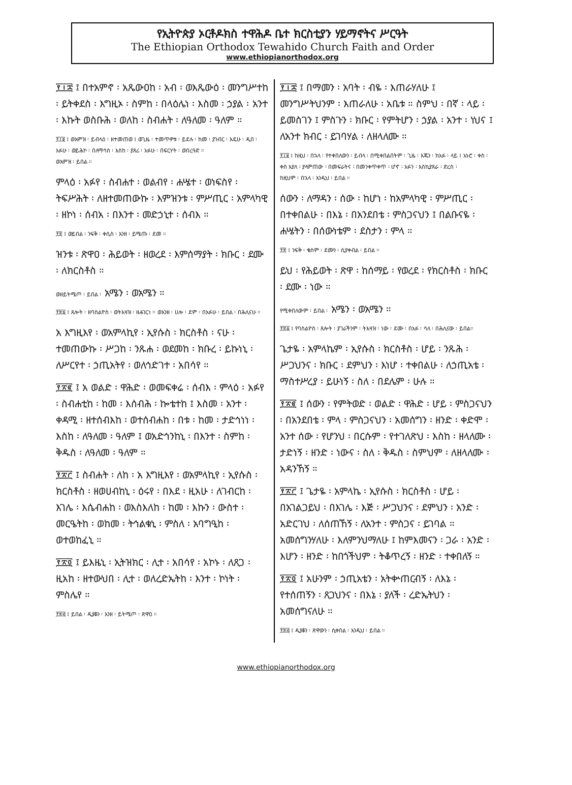የኢትዮጵያ ኦርቶዶክስ ተዋሕዶ ቤተ ክርስቲያን ሃይማኖትና ሥርዓት
The Ethiopian Orthodox Tewahido Church Faith and Order
www.ethiopianorthodox.org
፻፲፰ ፤ በተአምኖ ፡ አጼውዐከ ፡ አብ ፡ ወእጼውዕ ፡ መንግሥተከ ፡ ይትቀደስ ፡ እግዚኦ ፡ ስምከ ፡ በላዕሌነ ፡ እስመ ፡ ኃያል ፡ አንተ ፡ እኩት ወስቡሕ ፡ ወለከ ፡ ስብሐት ፡ ለዓለመ ፡ ዓለም ።
፻፲፱ ፤ ወእምዝ ፡ ይብላዕ ፡ ዘተመጠወ ፤ ወጊዜ ፡ ተመጥዎቱ ፡ ይደሉ ፡ ከመ ፡ ያንብር ፡ እዴሁ ፡ ዲበ ፡ አፉሁ ፡ ወይሕኮ ፡ በለማሳስ ፡ እስከ ፡ ያጸሪ ፡ አፉሁ ፡ በፍርሃት ፡ ወበረዓድ ።
ወእምዝ ፡ ይበል ።
ምላዕ ፡ አፉየ ፡ ስብሐተ ፡ ወልብየ ፡ ሐሤተ ፡ ወነፍስየ ፡ ትፍሥሕት ፡ ለዘተመጠውኩ ፡ እምዝንቱ ፡ ምሥጢር ፡ አምላካዊ ፡ ዘኮነ ፡ ሰብአ ፡ በእንተ ፡ መድኃኒተ ፡ ሰብእ ።
፻፳ ፤ ወይበል ፡ ንፍቅ ፡ ቀሲስ ፡ እንዘ ፡ ይሜጡ ፡ ደመ ።
ዝንቱ ፡ ጽዋዐ ፡ ሕይወት ፡ ዘወረደ ፡ እምሰማያት ፡ ክቡር ፡ ደሙ ፡ ለክርስቶስ ።
ወዘይትሜጦ ፡ ይበል ፡ አሜን ፡ ወአሜን ።
፻፳፩ ፤ ጸሎት ፡ ዘባስልዮስ ፡ ወትእዛዝ ፡ ዘሐገርነ ። ወእንዘ ፡ ሀሎ ፡ ደም ፡ በአፉሁ ፡ ይበል ፡ በሕሊናሁ ።
አ እግዚእየ ፡ ወአምላኪየ ፡ ኢየሱስ ፡ ክርስቶስ ፡ ናሁ ፡ ተመጠውኩ ፡ ሥጋከ ፡ ንጹሐ ፡ ወደመከ ፡ ክቡረ ፡ ይኩነኒ ፡ ለሥርየተ ፡ ኃጢአትየ ፡ ወለኅድገተ ፡ አበሳየ ።
፻፳፪ ፤ አ ወልድ ፡ ዋሕድ ፡ ወመፍቀሬ ፡ ሰብእ ፡ ምላዕ ፡ አፉየ ፡ ስብሐቲከ ፡ ከመ ፡ እሰብሕ ፡ ኰቴተከ ፤ እስመ ፡ አንተ ፡ ቀዳሚ ፡ ዘተሰብእከ ፡ ወተሰብሐከ ፡ በቱ ፡ ከመ ፡ ታድኅነነ ፡ እስከ ፡ ለዓለመ ፡ ዓለም ፤ ወአድኅንከኒ ፡ በእንተ ፡ ስምከ ፡ ቅዱስ ፡ ለዓለመ ፡ ዓለም ።
፻፳፫ ፤ ስብሐት ፡ ለከ ፡ አ እግዚእየ ፡ ወአምላኪየ ፡ ኢየሱስ ፡ ክርስቶስ ፡ ዘወሀብከኒ ፡ ዕሩየ ፡ በእደ ፡ ዚአሁ ፡ ለገብርከ ፡ እገሌ ፡ እሴብሐከ ፡ ወእስእለከ ፡ ከመ ፡ እኩን ፡ ውስተ ፡ መርዔትከ ፡ ወከመ ፡ ትኅልቁኒ ፡ ምስለ ፡ አባግዒከ ፡ ወተወከፈኒ ።
፻፳፬ ፤ ይእዜኒ ፡ ኢትዝክር ፡ ሊተ ፡ አበሳየ ፡ አኮኑ ፡ ለጸጋ ፡ ዚአከ ፡ ዘተውህበ ፡ ሊተ ፡ ወለረድኤትከ ፡ እንተ ፡ ኮነት ፡ ምስሌየ ።
፻፳፭ ፤ ይበል ፡ ዲያቆን ፡ እንዘ ፡ ይትሜጦ ፡ ጽዋዐ ።
፻፲፰ ፤ በማመን ፡ አባት ፡ ብዬ ፡ እጠራሃለሁ ፤ መንግሥትህንም ፡ እጠራለሁ ፡ አቤቱ ። ስምህ ፡ በኛ ፡ ላይ ፡ ይመስገን ፤ ምስጉን ፡ ክቡር ፡ የምትሆን ፡ ኃያል ፡ አንተ ፡ ነህና ፤ ለአንተ ክብር ፡ ይገባሃል ፡ ለዘላለሙ ።
፻፲፱ ፤ ከዚህ ፡ በኋላ ፡ የተቀበለውን ፡ ይብላ ፡ በሚቀበልበትም ፡ ጊዜ ፡ እጁን ፡ ከአፉ ፡ ላይ ፤ አኑሮ ፡ ቀስ ፡ ቀስ እያለ ፡ ያላምጠው ፡ በመፍራትና ፡ በመንቀጥቀጥ ፡ ሆኖ ፡ አፉን ፡ እስኪያጸራ ፡ ድረስ ፡
ከዚህም ፡ በኋላ ፡ እንዲህ ፡ ይበል ።
ሰውን ፡ ለማዳን ፡ ሰው ፡ ከሆነ ፡ ከአምላካዊ ፡ ምሥጢር ፡ በተቀበልሁ ፡ በእኔ ፡ በአንደበቴ ፡ ምስጋናህን ፤ በልቡናዬ ፡ ሐሤትን ፡ በሰውነቴም ፡ ደስታን ፡ ምላ ።
፻፳ ፤ ንፍቅ ፡ ቄስም ፡ ደሙን ፡ ሲያቀብል ፡ ይበል ።
ይህ ፡ የሕይወት ፡ ጽዋ ፡ ከሰማይ ፡ የወረደ ፡ የክርስቶስ ፡ ክቡር ፡ ደሙ ፡ ነው ።
የሚቀበለውም ፡ ይበል ፡ አሜን ፡ ወአሜን ።
፻፳፩ ፤ የባስልዮስ ፡ ጸሎት ፡ ያገራችንም ፡ ትእዛዝ ፡ ነው ፡ ደሙ ፡ በአፉ ፡ ሳለ ፡ በሕሊናው ፡ ይበል።
ጌታዬ ፡ አምላኬም ፡ ኢየሱስ ፡ ክርስቶስ ፡ ሆይ ፡ ንጹሕ ፡ ሥጋህንና ፡ ክቡር ፡ ደምህን ፡ እነሆ ፡ ተቀበልሁ ፡ ለኃጢአቴ ፡ ማስተሥረያ ፡ ይሁነኝ ፡ ስለ ፡ በደሌም ፡ ሁሉ ።
፻፳፪ ፤ ሰውን ፡ የምትወድ ፡ ወልድ ፡ ዋሕድ ፡ ሆይ ፡ ምስጋናህን ፡ በአንደበቴ ፡ ምላ ፡ ምስጋናህን ፡ አመሰግን ፡ ዘንድ ፡ ቀድሞ ፡ አንተ ሰው ፡ የሆንህ ፡ በርሱም ፡ የተገለጽህ ፡ እስከ ፡ ዘላለሙ ፡ ታድነኝ ፡ ዘንድ ፡ ነውና ፡ ስለ ፡ ቅዱስ ፡ ስምህም ፡ ለዘላለሙ ፡ አዳንኸኝ ።
፻፳፫ ፤ ጌታዬ ፡ አምላኬ ፡ ኢየሱስ ፡ ክርስቶስ ፡ ሆይ ፡ በአገልጋይህ ፡ በእገሌ ፡ እጅ ፡ ሥጋህንና ፡ ደምህን ፡ አንድ ፡ አድርገህ ፡ ለሰጠኸኝ ፡ ለአንተ ፡ ምስጋና ፡ ይገባል ። አመሰግንሃለሁ ፡ እለምንህማለሁ ፤ ከምእመናን ፡ ጋራ ፡ አንድ ፡ እሆን ፡ ዘንድ ፡ ከበጎችህም ፡ ትቆጥረኝ ፡ ዘንድ ፡ ተቀበለኝ ።
፻፳፬ ፤ አሁንም ፡ ኃጢአቴን ፡ አትቍጠርብኝ ፡ ለእኔ ፡ የተሰጠኝን ፡ ጸጋህንና ፡ በእኔ ፡ ያለች ፡ ረድኤትህን ፡ አመሰግናለሁ ።
፻፳፭ ፤ ዲያቆን ፡ ጽዋውን ፡ ሲቀበል ፡ እንዲህ ፡ ይበል ።
www.ethiopianorthodox.org